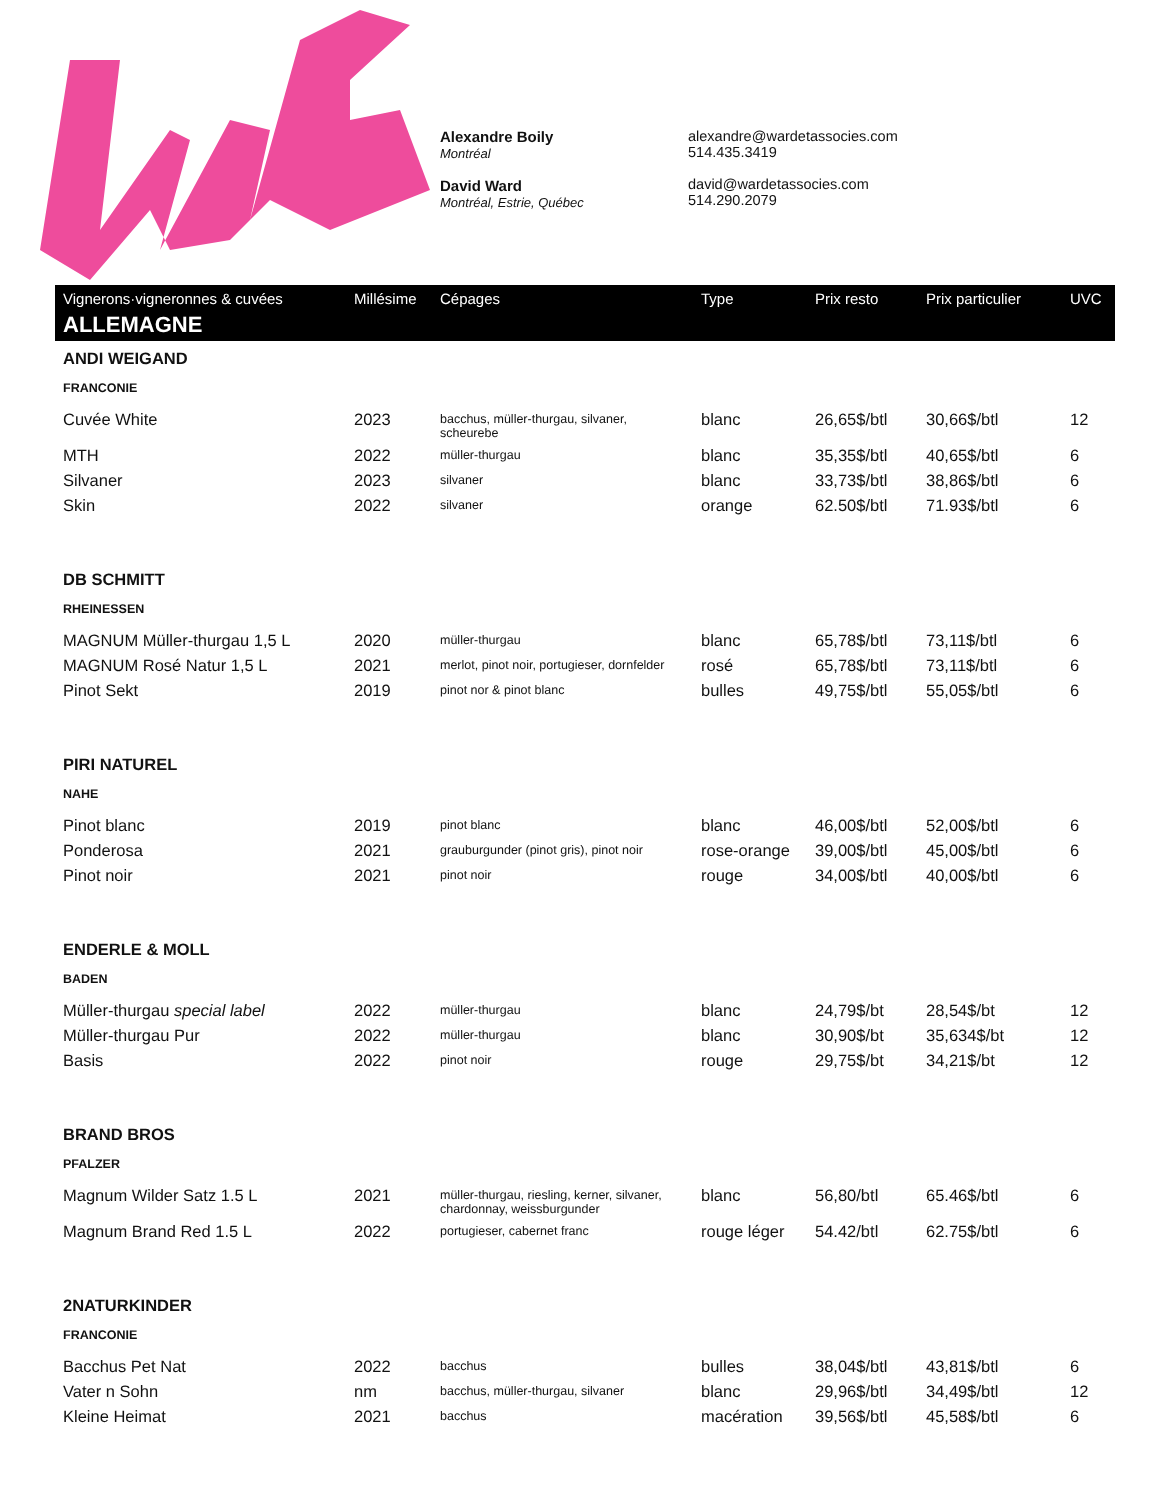Alexandre Boily
Montréal
David Ward
Montréal, Estrie, Québec
alexandre@wardetassocies.com
514.435.3419
david@wardetassocies.com
514.290.2079
| Vignerons·vigneronnes & cuvées | Millésime | Cépages | Type | Prix resto | Prix particulier | UVC |
| --- | --- | --- | --- | --- | --- | --- |
| ALLEMAGNE | | | | | | |
| ANDI WEIGAND | | | | | | |
| FRANCONIE | | | | | | |
| Cuvée White | 2023 | bacchus, müller-thurgau, silvaner, scheurebe | blanc | 26,65$/btl | 30,66$/btl | 12 |
| MTH | 2022 | müller-thurgau | blanc | 35,35$/btl | 40,65$/btl | 6 |
| Silvaner | 2023 | silvaner | blanc | 33,73$/btl | 38,86$/btl | 6 |
| Skin | 2022 | silvaner | orange | 62.50$/btl | 71.93$/btl | 6 |
| DB SCHMITT | | | | | | |
| RHEINESSEN | | | | | | |
| MAGNUM Müller-thurgau 1,5 L | 2020 | müller-thurgau | blanc | 65,78$/btl | 73,11$/btl | 6 |
| MAGNUM Rosé Natur 1,5 L | 2021 | merlot, pinot noir, portugieser, dornfelder | rosé | 65,78$/btl | 73,11$/btl | 6 |
| Pinot Sekt | 2019 | pinot nor & pinot blanc | bulles | 49,75$/btl | 55,05$/btl | 6 |
| PIRI NATUREL | | | | | | |
| NAHE | | | | | | |
| Pinot blanc | 2019 | pinot blanc | blanc | 46,00$/btl | 52,00$/btl | 6 |
| Ponderosa | 2021 | grauburgunder (pinot gris), pinot noir | rose-orange | 39,00$/btl | 45,00$/btl | 6 |
| Pinot noir | 2021 | pinot noir | rouge | 34,00$/btl | 40,00$/btl | 6 |
| ENDERLE & MOLL | | | | | | |
| BADEN | | | | | | |
| Müller-thurgau special label | 2022 | müller-thurgau | blanc | 24,79$/bt | 28,54$/bt | 12 |
| Müller-thurgau Pur | 2022 | müller-thurgau | blanc | 30,90$/bt | 35,634$/bt | 12 |
| Basis | 2022 | pinot noir | rouge | 29,75$/bt | 34,21$/bt | 12 |
| BRAND BROS | | | | | | |
| PFALZER | | | | | | |
| Magnum Wilder Satz 1.5 L | 2021 | müller-thurgau, riesling, kerner, silvaner, chardonnay, weissburgunder | blanc | 56,80/btl | 65.46$/btl | 6 |
| Magnum Brand Red 1.5 L | 2022 | portugieser, cabernet franc | rouge léger | 54.42/btl | 62.75$/btl | 6 |
| 2NATURKINDER | | | | | | |
| FRANCONIE | | | | | | |
| Bacchus Pet Nat | 2022 | bacchus | bulles | 38,04$/btl | 43,81$/btl | 6 |
| Vater n Sohn | nm | bacchus, müller-thurgau, silvaner | blanc | 29,96$/btl | 34,49$/btl | 12 |
| Kleine Heimat | 2021 | bacchus | macération | 39,56$/btl | 45,58$/btl | 6 |